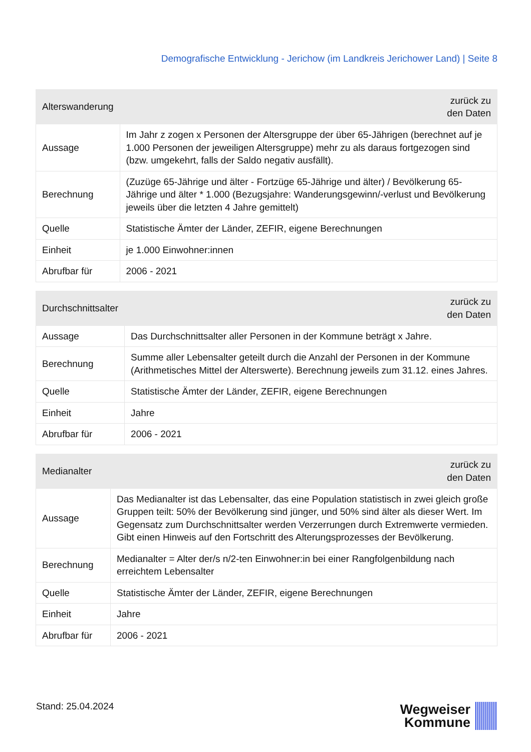Demografische Entwicklung - Jerichow (im Landkreis Jerichower Land) | Seite 8
| Alterswanderung | zurück zu den Daten |
| --- | --- |
| Aussage | Im Jahr z zogen x Personen der Altersgruppe der über 65-Jährigen (berechnet auf je 1.000 Personen der jeweiligen Altersgruppe) mehr zu als daraus fortgezogen sind (bzw. umgekehrt, falls der Saldo negativ ausfällt). |
| Berechnung | (Zuzüge 65-Jährige und älter - Fortzüge 65-Jährige und älter) / Bevölkerung 65-Jährige und älter * 1.000 (Bezugsjahre: Wanderungsgewinn/-verlust und Bevölkerung jeweils über die letzten 4 Jahre gemittelt) |
| Quelle | Statistische Ämter der Länder, ZEFIR, eigene Berechnungen |
| Einheit | je 1.000 Einwohner:innen |
| Abrufbar für | 2006 - 2021 |
| Durchschnittsalter | zurück zu den Daten |
| --- | --- |
| Aussage | Das Durchschnittsalter aller Personen in der Kommune beträgt x Jahre. |
| Berechnung | Summe aller Lebensalter geteilt durch die Anzahl der Personen in der Kommune (Arithmetisches Mittel der Alterswerte). Berechnung jeweils zum 31.12. eines Jahres. |
| Quelle | Statistische Ämter der Länder, ZEFIR, eigene Berechnungen |
| Einheit | Jahre |
| Abrufbar für | 2006 - 2021 |
| Medianalter | zurück zu den Daten |
| --- | --- |
| Aussage | Das Medianalter ist das Lebensalter, das eine Population statistisch in zwei gleich große Gruppen teilt: 50% der Bevölkerung sind jünger, und 50% sind älter als dieser Wert. Im Gegensatz zum Durchschnittsalter werden Verzerrungen durch Extremwerte vermieden. Gibt einen Hinweis auf den Fortschritt des Alterungsprozesses der Bevölkerung. |
| Berechnung | Medianalter = Alter der/s n/2-ten Einwohner:in bei einer Rangfolgenbildung nach erreichtem Lebensalter |
| Quelle | Statistische Ämter der Länder, ZEFIR, eigene Berechnungen |
| Einheit | Jahre |
| Abrufbar für | 2006 - 2021 |
Stand: 25.04.2024
Wegweiser
Kommune